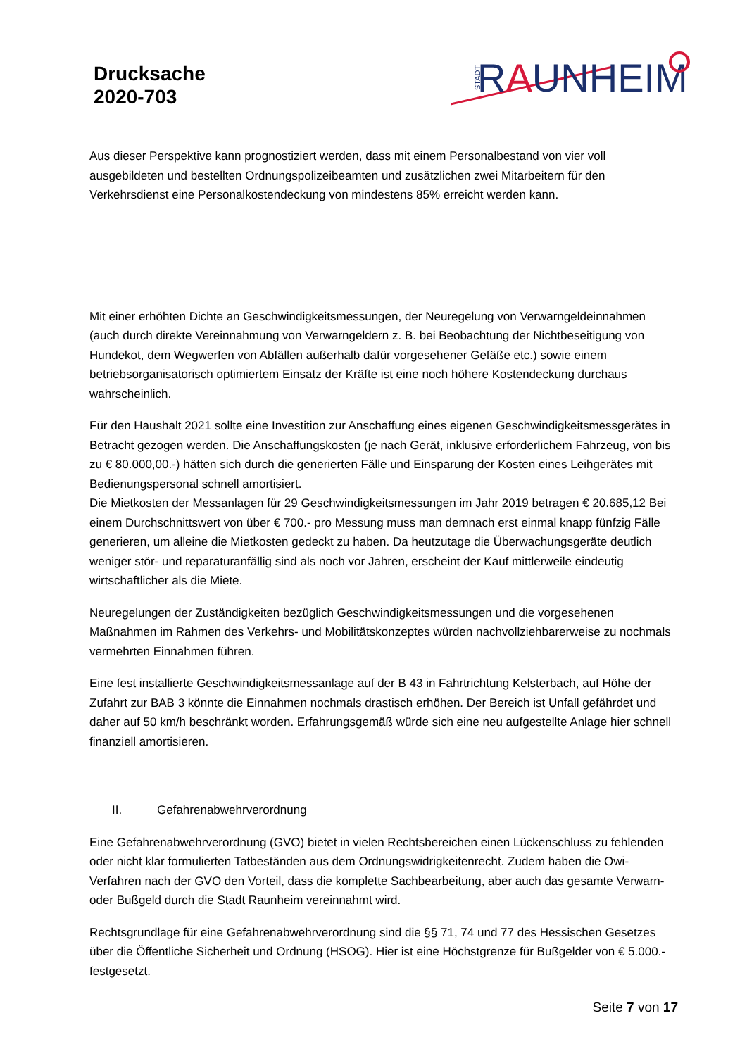Drucksache
2020-703
STADT
RAUNHEIM
Aus dieser Perspektive kann prognostiziert werden, dass mit einem Personalbestand von vier voll ausgebildeten und bestellten Ordnungspolizeibeamten und zusätzlichen zwei Mitarbeitern für den Verkehrsdienst eine Personalkostendeckung von mindestens 85% erreicht werden kann.
Mit einer erhöhten Dichte an Geschwindigkeitsmessungen, der Neuregelung von Verwarngeldeinnahmen (auch durch direkte Vereinnahmung von Verwarngeldern z. B. bei Beobachtung der Nichtbeseitigung von Hundekot, dem Wegwerfen von Abfällen außerhalb dafür vorgesehener Gefäße etc.) sowie einem betriebsorganisatorisch optimiertem Einsatz der Kräfte ist eine noch höhere Kostendeckung durchaus wahrscheinlich.
Für den Haushalt 2021 sollte eine Investition zur Anschaffung eines eigenen Geschwindigkeitsmessgerätes in Betracht gezogen werden. Die Anschaffungskosten (je nach Gerät, inklusive erforderlichem Fahrzeug, von bis zu € 80.000,00.-) hätten sich durch die generierten Fälle und Einsparung der Kosten eines Leihgerätes mit Bedienungspersonal schnell amortisiert.
Die Mietkosten der Messanlagen für 29 Geschwindigkeitsmessungen im Jahr 2019 betragen € 20.685,12 Bei einem Durchschnittswert von über € 700.- pro Messung muss man demnach erst einmal knapp fünfzig Fälle generieren, um alleine die Mietkosten gedeckt zu haben. Da heutzutage die Überwachungsgeräte deutlich weniger stör- und reparaturanfällig sind als noch vor Jahren, erscheint der Kauf mittlerweile eindeutig wirtschaftlicher als die Miete.
Neuregelungen der Zuständigkeiten bezüglich Geschwindigkeitsmessungen und die vorgesehenen Maßnahmen im Rahmen des Verkehrs- und Mobilitätskonzeptes würden nachvollziehbarerweise zu nochmals vermehrten Einnahmen führen.
Eine fest installierte Geschwindigkeitsmessanlage auf der B 43 in Fahrtrichtung Kelsterbach, auf Höhe der Zufahrt zur BAB 3 könnte die Einnahmen nochmals drastisch erhöhen. Der Bereich ist Unfall gefährdet und daher auf 50 km/h beschränkt worden. Erfahrungsgemäß würde sich eine neu aufgestellte Anlage hier schnell finanziell amortisieren.
II. Gefahrenabwehrverordnung
Eine Gefahrenabwehrverordnung (GVO) bietet in vielen Rechtsbereichen einen Lückenschluss zu fehlenden oder nicht klar formulierten Tatbeständen aus dem Ordnungswidrigkeitenrecht. Zudem haben die Owi-Verfahren nach der GVO den Vorteil, dass die komplette Sachbearbeitung, aber auch das gesamte Verwarn- oder Bußgeld durch die Stadt Raunheim vereinnahmt wird.
Rechtsgrundlage für eine Gefahrenabwehrverordnung sind die §§ 71, 74 und 77 des Hessischen Gesetzes über die Öffentliche Sicherheit und Ordnung (HSOG). Hier ist eine Höchstgrenze für Bußgelder von € 5.000.- festgesetzt.
Seite 7 von 17